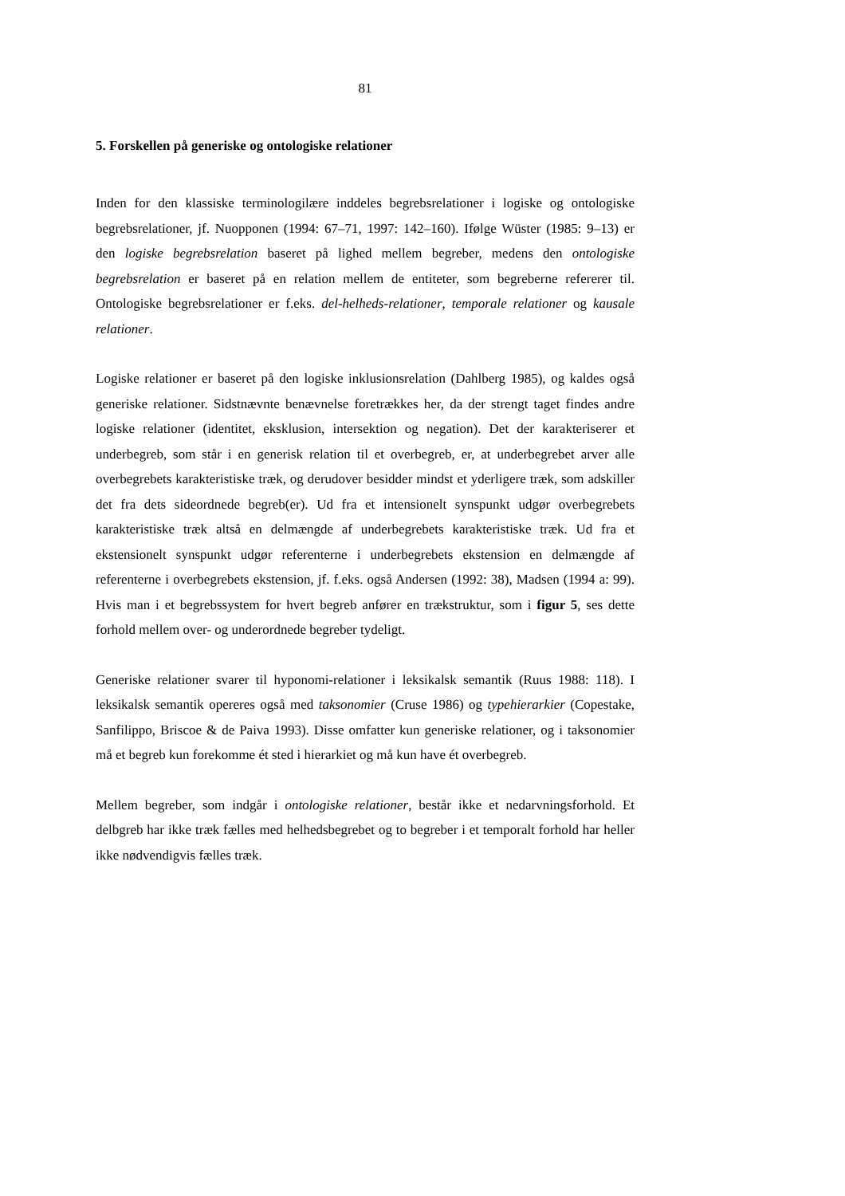81
5. Forskellen på generiske og ontologiske relationer
Inden for den klassiske terminologilære inddeles begrebsrelationer i logiske og ontologiske begrebsrelationer, jf. Nuopponen (1994: 67–71, 1997: 142–160). Ifølge Wüster (1985: 9–13) er den logiske begrebsrelation baseret på lighed mellem begreber, medens den ontologiske begrebsrelation er baseret på en relation mellem de entiteter, som begreberne refererer til. Ontologiske begrebsrelationer er f.eks. del-helheds-relationer, temporale relationer og kausale relationer.
Logiske relationer er baseret på den logiske inklusionsrelation (Dahlberg 1985), og kaldes også generiske relationer. Sidstnævnte benævnelse foretrækkes her, da der strengt taget findes andre logiske relationer (identitet, eksklusion, intersektion og negation). Det der karakteriserer et underbegreb, som står i en generisk relation til et overbegreb, er, at underbegrebet arver alle overbegrebets karakteristiske træk, og derudover besidder mindst et yderligere træk, som adskiller det fra dets sideordnede begreb(er). Ud fra et intensionelt synspunkt udgør overbegrebets karakteristiske træk altså en delmængde af underbegrebets karakteristiske træk. Ud fra et ekstensionelt synspunkt udgør referenterne i underbegrebets ekstension en delmængde af referenterne i overbegrebets ekstension, jf. f.eks. også Andersen (1992: 38), Madsen (1994 a: 99). Hvis man i et begrebssystem for hvert begreb anfører en trækstruktur, som i figur 5, ses dette forhold mellem over- og underordnede begreber tydeligt.
Generiske relationer svarer til hyponomi-relationer i leksikalsk semantik (Ruus 1988: 118). I leksikalsk semantik opereres også med taksonomier (Cruse 1986) og typehierarkier (Copestake, Sanfilippo, Briscoe & de Paiva 1993). Disse omfatter kun generiske relationer, og i taksonomier må et begreb kun forekomme ét sted i hierarkiet og må kun have ét overbegreb.
Mellem begreber, som indgår i ontologiske relationer, består ikke et nedarvningsforhold. Et delbgreb har ikke træk fælles med helhedsbegrebet og to begreber i et temporalt forhold har heller ikke nødvendigvis fælles træk.